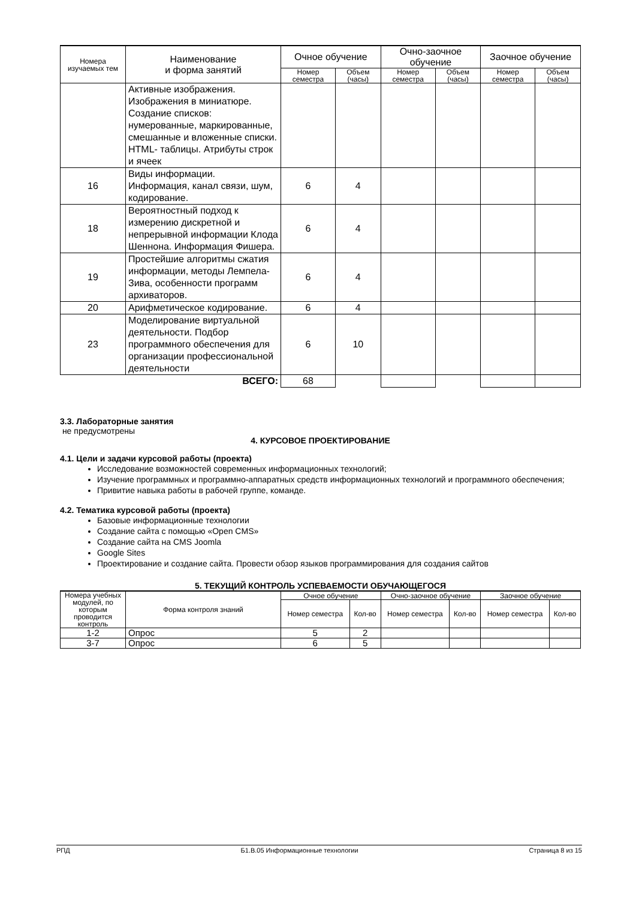| Номера изучаемых тем | Наименование и форма занятий | Очное обучение | | Очно-заочное обучение | | Заочное обучение | |
| --- | --- | --- | --- | --- | --- | --- | --- |
| | | Номер семестра | Объем (часы) | Номер семестра | Объем (часы) | Номер семестра | Объем (часы) |
| | Активные изображения. Изображения в миниатюре. Создание списков: нумерованные, маркированные, смешанные и вложенные списки. HTML- таблицы. Атрибуты строк и ячеек | | | | | | |
| 16 | Виды информации. Информация, канал связи, шум, кодирование. | 6 | 4 | | | | |
| 18 | Вероятностный подход к измерению дискретной и непрерывной информации Клода Шеннона. Информация Фишера. | 6 | 4 | | | | |
| 19 | Простейшие алгоритмы сжатия информации, методы Лемпела-Зива, особенности программ архиваторов. | 6 | 4 | | | | |
| 20 | Арифметическое кодирование. | 6 | 4 | | | | |
| 23 | Моделирование виртуальной деятельности. Подбор программного обеспечения для организации профессиональной деятельности | 6 | 10 | | | | |
| ВСЕГО: | | 68 | | | | | |
3.3. Лабораторные занятия
не предусмотрены
4. КУРСОВОЕ ПРОЕКТИРОВАНИЕ
4.1. Цели и задачи курсовой работы (проекта)
Исследование возможностей современных информационных технологий;
Изучение программных и программно-аппаратных средств информационных технологий и программного обеспечения;
Привитие навыка работы в рабочей группе, команде.
4.2. Тематика курсовой работы (проекта)
Базовые информационные технологии
Создание сайта с помощью «Open CMS»
Создание сайта на CMS Joomla
Google Sites
Проектирование и создание сайта. Провести обзор языков программирования для создания сайтов
5. ТЕКУЩИЙ КОНТРОЛЬ УСПЕВАЕМОСТИ ОБУЧАЮЩЕГОСЯ
| Номера учебных модулей, по которым проводится контроль | Форма контроля знаний | Очное обучение | | Очно-заочное обучение | | Заочное обучение | |
| --- | --- | --- | --- | --- | --- | --- | --- |
| | | Номер семестра | Кол-во | Номер семестра | Кол-во | Номер семестра | Кол-во |
| 1-2 | Опрос | 5 | 2 | | | | |
| 3-7 | Опрос | 6 | 5 | | | | |
РПД Б1.В.05 Информационные технологии Страница 8 из 15